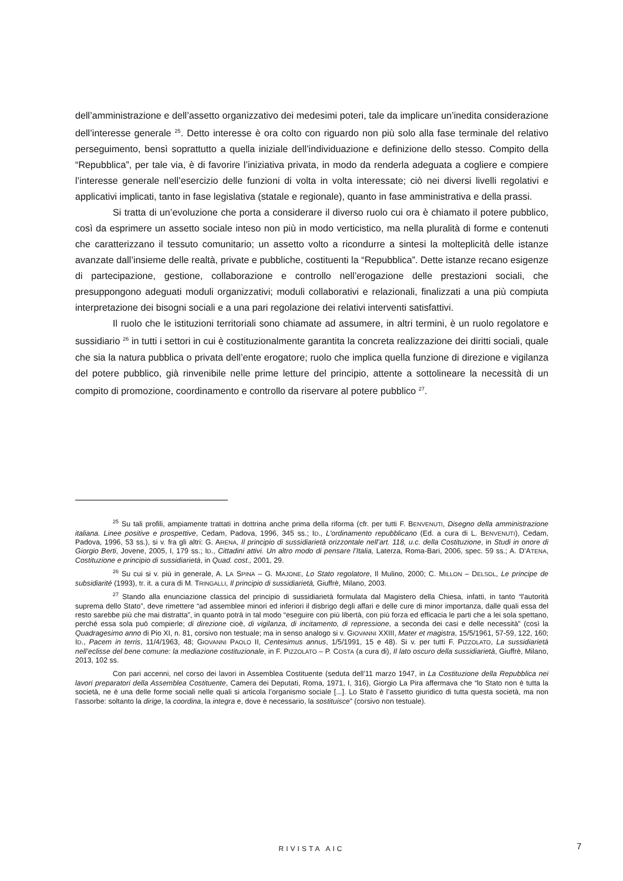dell’amministrazione e dell’assetto organizzativo dei medesimi poteri, tale da implicare un’inedita considerazione dell’interesse generale <sup>25</sup>. Detto interesse è ora colto con riguardo non più solo alla fase terminale del relativo perseguimento, bensì soprattutto a quella iniziale dell’individuazione e definizione dello stesso. Compito della “Repubblica”, per tale via, è di favorire l’iniziativa privata, in modo da renderla adeguata a cogliere e compiere l’interesse generale nell’esercizio delle funzioni di volta in volta interessate; ciò nei diversi livelli regolati­vi e applicativi implicati, tanto in fase legislativa (statale e regionale), quanto in fase ammini­strativa e della prassi.
Si tratta di un’evoluzione che porta a considerare il diverso ruolo cui ora è chiamato il potere pubblico, così da esprimere un assetto sociale inteso non più in modo verticistico, ma nella pluralità di forme e contenuti che caratterizzano il tessuto comunitario; un assetto volto a ricondurre a sintesi la molteplicità delle istanze avanzate dall’insieme delle realtà, private e pubbliche, costituenti la “Repubblica”. Dette istanze recano esigenze di partecipazione, ge­stione, collaborazione e controllo nell’erogazione delle prestazioni sociali, che presuppongo­no adeguati moduli organizzativi; moduli collaborativi e relazionali, finalizzati a una più com­piuta interpretazione dei bisogni sociali e a una pari regolazione dei relativi interventi satisfat­tivi.
Il ruolo che le istituzioni territoriali sono chiamate ad assumere, in altri termini, è un ruolo regolatore e sussidiario <sup>26</sup> in tutti i settori in cui è costituzionalmente garantita la concre­ta realizzazione dei diritti sociali, quale che sia la natura pubblica o privata dell’ente erogato­re; ruolo che implica quella funzione di direzione e vigilanza del potere pubblico, già rinveni­bile nelle prime letture del principio, attente a sottolineare la necessità di un compito di pro­mozione, coordinamento e controllo da riservare al potere pubblico <sup>27</sup>.
<sup>25</sup> Su tali profili, ampiamente trattati in dottrina anche prima della riforma (cfr. per tutti F. BENVENUTI, Disegno della amministrazione italiana. Linee positive e prospettive, Cedam, Padova, 1996, 345 ss.; ID., L'ordinamento repubblicano (Ed. a cura di L. BENVENUTI), Cedam, Padova, 1996, 53 ss.), si v. fra gli altri: G. ARENA, Il principio di sussidiarietà orizzontale nell’art. 118, u.c. della Costituzione, in Studi in onore di Giorgio Berti, Jovene, 2005, I, 179 ss.; ID., Cittadini attivi. Un altro modo di pensare l’Italia, Laterza, Roma-Bari, 2006, spec. 59 ss.; A. D’ATENA, Costituzione e principio di sussidiarietà, in Quad. cost., 2001, 29.
<sup>26</sup> Su cui si v. più in generale, A. LA SPINA – G. MAJONE, Lo Stato regolatore, Il Mulino, 2000; C. MILLON – DELSOL, Le principe de subsidiarité (1993), tr. it. a cura di M. TRINGALLI, Il principio di sussidiarietà, Giuffrè, Milano, 2003.
<sup>27</sup> Stando alla enunciazione classica del principio di sussidiarietà formulata dal Magistero della Chiesa, infatti, in tanto “l'autorità suprema dello Stato”, deve rimettere “ad assemblee minori ed inferiori il disbrigo degli affari e delle cure di minor importanza, dalle quali essa del resto sarebbe più che mai distratta”, in quanto potrà in tal modo “eseguire con più libertà, con più forza ed efficacia le parti che a lei sola spettano, perché essa sola può compierle; di direzione cioè, di vigilanza, di incitamento, di repressione, a seconda dei casi e delle necessità” (così la Quadragesimo anno di Pio XI, n. 81, corsivo non testuale; ma in senso analogo si v. GIOVANNI XXIII, Mater et magistra, 15/5/1961, 57-59, 122, 160; ID., Pacem in terris, 11/4/1963, 48; GIOVANNI PAOLO II, Centesimus annus, 1/5/1991, 15 e 48). Si v. per tutti F. PIZZOLATO, La sussidiarietà nell’eclisse del bene comune: la mediazione costituzionale, in F. PIZZOLATO – P. COSTA (a cura di), Il lato oscuro della sussidiarietà, Giuffrè, Milano, 2013, 102 ss.
Con pari accenni, nel corso dei lavori in Assemblea Costituente (seduta dell’11 marzo 1947, in La Costituzione della Repubblica nei lavori preparatori della Assemblea Costituente, Camera dei Deputati, Roma, 1971, I, 316), Giorgio La Pira affermava che “lo Stato non è tutta la società, ne è una delle forme sociali nelle quali si articola l’organismo sociale [...]. Lo Stato è l’assetto giuridico di tutta questa società, ma non l’assorbe: soltanto la dirige, la coordina, la integra e, dove è necessario, la sostituisce” (corsivo non testuale).
RIVISTA AIC 7